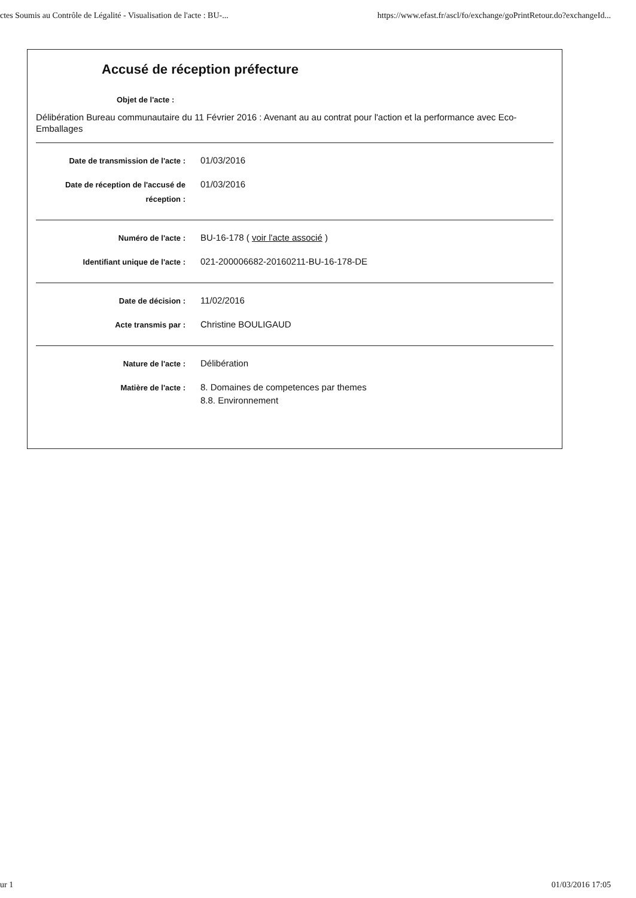ctes Soumis au Contrôle de Légalité - Visualisation de l'acte : BU-... https://www.efast.fr/ascl/fo/exchange/goPrintRetour.do?exchangeId...
Accusé de réception préfecture
Objet de l'acte :
Délibération Bureau communautaire du 11 Février 2016 : Avenant au au contrat pour l'action et la performance avec Eco-Emballages
| Date de transmission de l'acte : | 01/03/2016 |
| Date de réception de l'accusé de réception : | 01/03/2016 |
| Numéro de l'acte : | BU-16-178 ( voir l'acte associé ) |
| Identifiant unique de l'acte : | 021-200006682-20160211-BU-16-178-DE |
| Date de décision : | 11/02/2016 |
| Acte transmis par : | Christine BOULIGAUD |
| Nature de l'acte : | Délibération |
| Matière de l'acte : | 8. Domaines de competences par themes 8.8. Environnement |
ur 1 01/03/2016 17:05